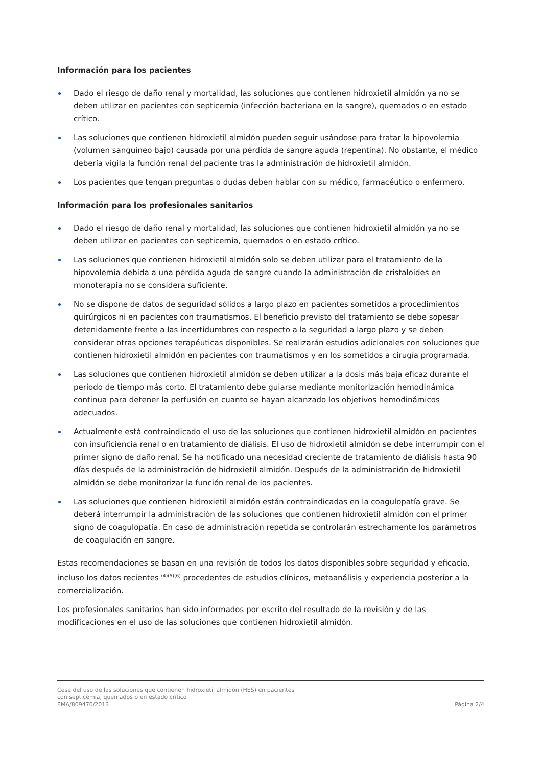Información para los pacientes
Dado el riesgo de daño renal y mortalidad, las soluciones que contienen hidroxietil almidón ya no se deben utilizar en pacientes con septicemia (infección bacteriana en la sangre), quemados o en estado crítico.
Las soluciones que contienen hidroxietil almidón pueden seguir usándose para tratar la hipovolemia (volumen sanguíneo bajo) causada por una pérdida de sangre aguda (repentina). No obstante, el médico debería vigila la función renal del paciente tras la administración de hidroxietil almidón.
Los pacientes que tengan preguntas o dudas deben hablar con su médico, farmacéutico o enfermero.
Información para los profesionales sanitarios
Dado el riesgo de daño renal y mortalidad, las soluciones que contienen hidroxietil almidón ya no se deben utilizar en pacientes con septicemia, quemados o en estado crítico.
Las soluciones que contienen hidroxietil almidón solo se deben utilizar para el tratamiento de la hipovolemia debida a una pérdida aguda de sangre cuando la administración de cristaloides en monoterapia no se considera suficiente.
No se dispone de datos de seguridad sólidos a largo plazo en pacientes sometidos a procedimientos quirúrgicos ni en pacientes con traumatismos. El beneficio previsto del tratamiento se debe sopesar detenidamente frente a las incertidumbres con respecto a la seguridad a largo plazo y se deben considerar otras opciones terapéuticas disponibles. Se realizarán estudios adicionales con soluciones que contienen hidroxietil almidón en pacientes con traumatismos y en los sometidos a cirugía programada.
Las soluciones que contienen hidroxietil almidón se deben utilizar a la dosis más baja eficaz durante el periodo de tiempo más corto. El tratamiento debe guiarse mediante monitorización hemodinámica continua para detener la perfusión en cuanto se hayan alcanzado los objetivos hemodinámicos adecuados.
Actualmente está contraindicado el uso de las soluciones que contienen hidroxietil almidón en pacientes con insuficiencia renal o en tratamiento de diálisis. El uso de hidroxietil almidón se debe interrumpir con el primer signo de daño renal. Se ha notificado una necesidad creciente de tratamiento de diálisis hasta 90 días después de la administración de hidroxietil almidón. Después de la administración de hidroxietil almidón se debe monitorizar la función renal de los pacientes.
Las soluciones que contienen hidroxietil almidón están contraindicadas en la coagulopatía grave. Se deberá interrumpir la administración de las soluciones que contienen hidroxietil almidón con el primer signo de coagulopatía. En caso de administración repetida se controlarán estrechamente los parámetros de coagulación en sangre.
Estas recomendaciones se basan en una revisión de todos los datos disponibles sobre seguridad y eficacia, incluso los datos recientes <sup>(4)(5)(6)</sup> procedentes de estudios clínicos, metaanálisis y experiencia posterior a la comercialización.
Los profesionales sanitarios han sido informados por escrito del resultado de la revisión y de las modificaciones en el uso de las soluciones que contienen hidroxietil almidón.
Cese del uso de las soluciones que contienen hidroxietil almidón (HES) en pacientes
con septicemia, quemados o en estado crítico
EMA/809470/2013 Página 2/4